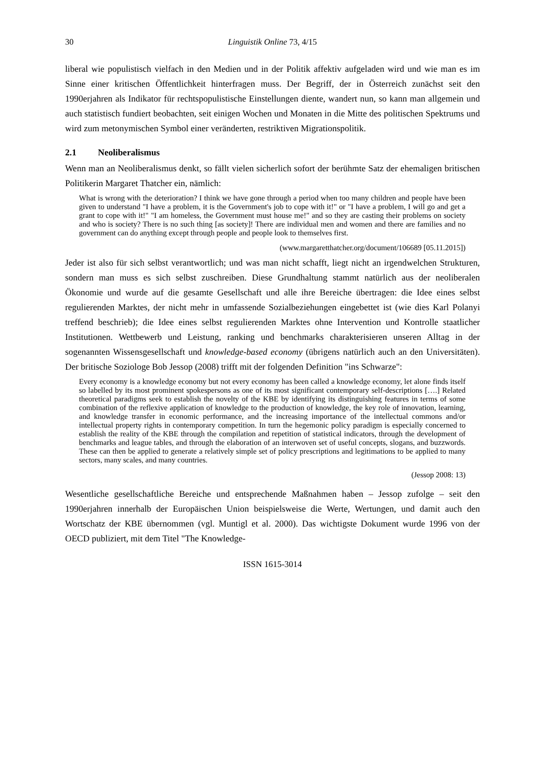30 Linguistik Online 73, 4/15
liberal wie populistisch vielfach in den Medien und in der Politik affektiv aufgeladen wird und wie man es im Sinne einer kritischen Öffentlichkeit hinterfragen muss. Der Begriff, der in Österreich zunächst seit den 1990erjahren als Indikator für rechtspopulistische Einstellungen diente, wandert nun, so kann man allgemein und auch statistisch fundiert beobachten, seit einigen Wochen und Monaten in die Mitte des politischen Spektrums und wird zum metonymischen Symbol einer veränderten, restriktiven Migrationspolitik.
2.1 Neoliberalismus
Wenn man an Neoliberalismus denkt, so fällt vielen sicherlich sofort der berühmte Satz der ehemaligen britischen Politikerin Margaret Thatcher ein, nämlich:
What is wrong with the deterioration? I think we have gone through a period when too many children and people have been given to understand "I have a problem, it is the Government's job to cope with it!" or "I have a problem, I will go and get a grant to cope with it!" "I am homeless, the Government must house me!" and so they are casting their problems on society and who is society? There is no such thing [as society]! There are individual men and women and there are families and no government can do anything except through people and people look to themselves first.
(www.margaretthatcher.org/document/106689 [05.11.2015])
Jeder ist also für sich selbst verantwortlich; und was man nicht schafft, liegt nicht an irgendwelchen Strukturen, sondern man muss es sich selbst zuschreiben. Diese Grundhaltung stammt natürlich aus der neoliberalen Ökonomie und wurde auf die gesamte Gesellschaft und alle ihre Bereiche übertragen: die Idee eines selbst regulierenden Marktes, der nicht mehr in umfassende Sozialbeziehungen eingebettet ist (wie dies Karl Polanyi treffend beschrieb); die Idee eines selbst regulierenden Marktes ohne Intervention und Kontrolle staatlicher Institutionen. Wettbewerb und Leistung, ranking und benchmarks charakterisieren unseren Alltag in der sogenannten Wissensgesellschaft und knowledge-based economy (übrigens natürlich auch an den Universitäten). Der britische Soziologe Bob Jessop (2008) trifft mit der folgenden Definition "ins Schwarze":
Every economy is a knowledge economy but not every economy has been called a knowledge economy, let alone finds itself so labelled by its most prominent spokespersons as one of its most significant contemporary self-descriptions [….] Related theoretical paradigms seek to establish the novelty of the KBE by identifying its distinguishing features in terms of some combination of the reflexive application of knowledge to the production of knowledge, the key role of innovation, learning, and knowledge transfer in economic performance, and the increasing importance of the intellectual commons and/or intellectual property rights in contemporary competition. In turn the hegemonic policy paradigm is especially concerned to establish the reality of the KBE through the compilation and repetition of statistical indicators, through the development of benchmarks and league tables, and through the elaboration of an interwoven set of useful concepts, slogans, and buzzwords. These can then be applied to generate a relatively simple set of policy prescriptions and legitimations to be applied to many sectors, many scales, and many countries.
(Jessop 2008: 13)
Wesentliche gesellschaftliche Bereiche und entsprechende Maßnahmen haben – Jessop zufolge – seit den 1990erjahren innerhalb der Europäischen Union beispielsweise die Werte, Wertungen, und damit auch den Wortschatz der KBE übernommen (vgl. Muntigl et al. 2000). Das wichtigste Dokument wurde 1996 von der OECD publiziert, mit dem Titel "The Knowledge-
ISSN 1615-3014